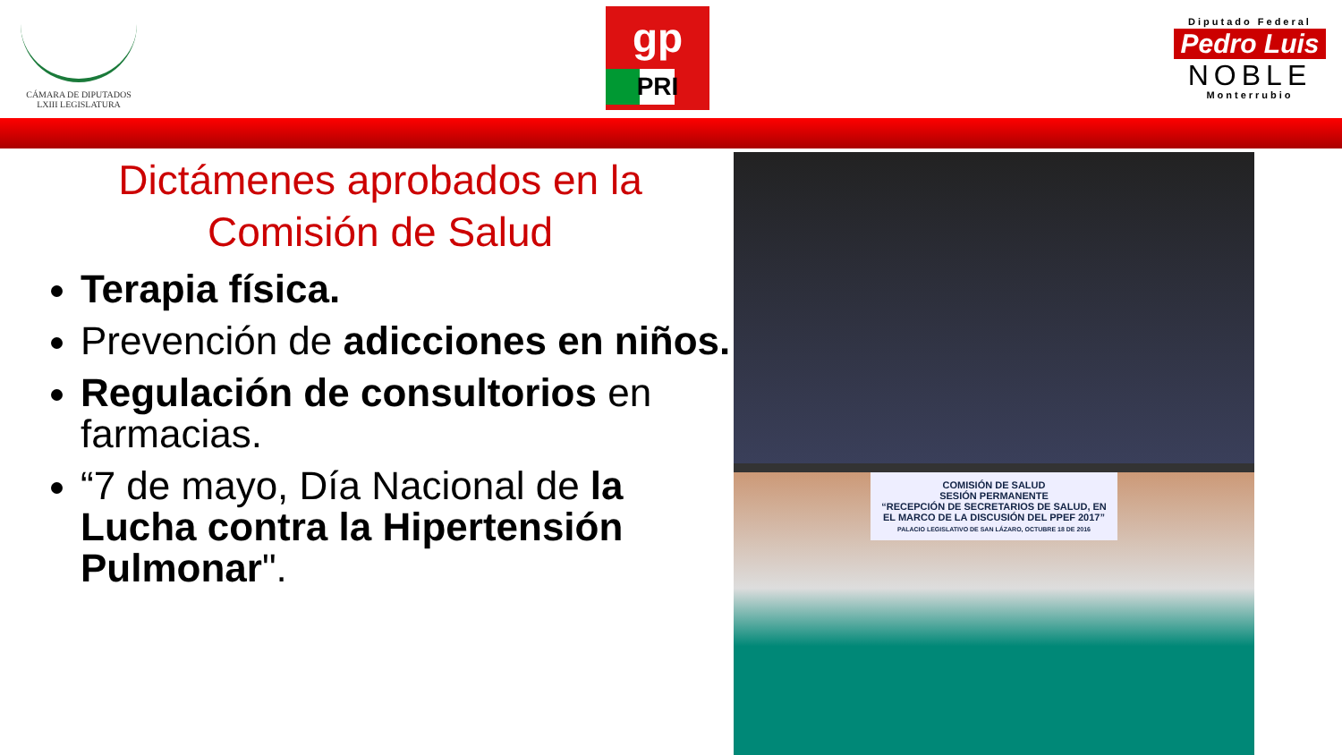CÁMARA DE DIPUTADOS
LXIII LEGISLATURA
gp
PRI
Diputado Federal
Pedro Luis
NOBLE
Monterrubio
Dictámenes aprobados en la
Comisión de Salud
Terapia física.
Prevención de adicciones en niños.
Regulación de consultorios en farmacias.
“7 de mayo, Día Nacional de la Lucha contra la Hipertensión Pulmonar".
COMISIÓN DE SALUD
SESIÓN PERMANENTE
“RECEPCIÓN DE SECRETARIOS DE SALUD, EN EL MARCO DE LA DISCUSIÓN DEL PPEF 2017”
PALACIO LEGISLATIVO DE SAN LÁZARO, OCTUBRE 18 DE 2016